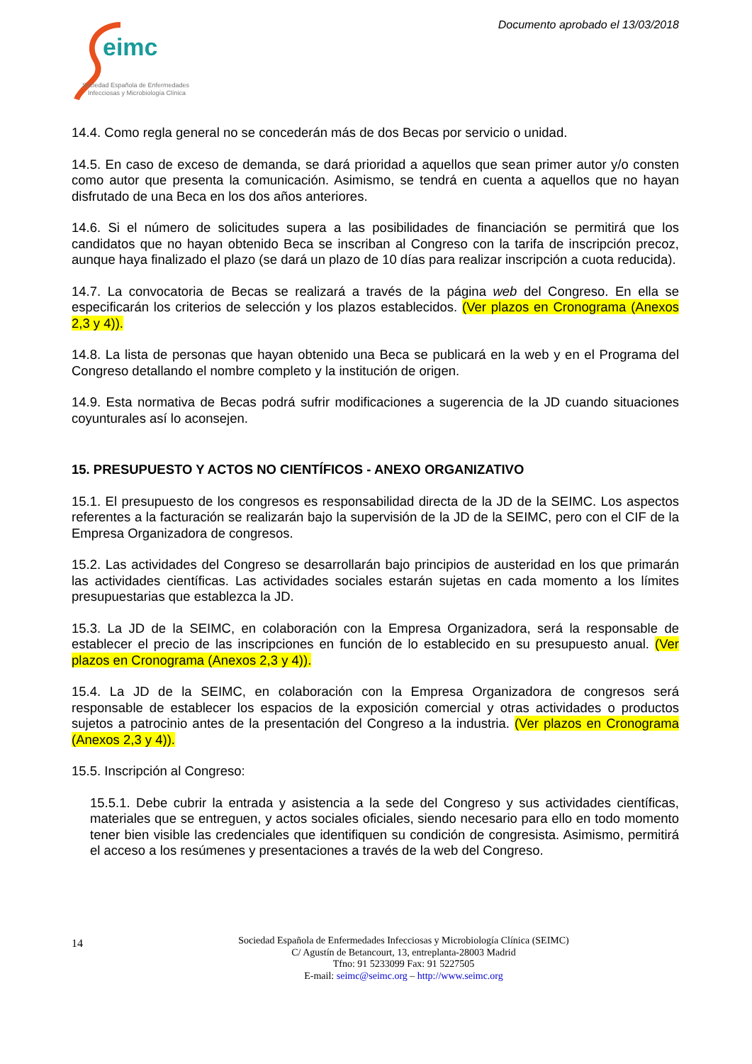eimc
Sociedad Española de Enfermedades
Infecciosas y Microbiología Clínica
Documento aprobado el 13/03/2018
14.4. Como regla general no se concederán más de dos Becas por servicio o unidad.
14.5. En caso de exceso de demanda, se dará prioridad a aquellos que sean primer autor y/o consten como autor que presenta la comunicación. Asimismo, se tendrá en cuenta a aquellos que no hayan disfrutado de una Beca en los dos años anteriores.
14.6. Si el número de solicitudes supera a las posibilidades de financiación se permitirá que los candidatos que no hayan obtenido Beca se inscriban al Congreso con la tarifa de inscripción precoz, aunque haya finalizado el plazo (se dará un plazo de 10 días para realizar inscripción a cuota reducida).
14.7. La convocatoria de Becas se realizará a través de la página web del Congreso. En ella se especificarán los criterios de selección y los plazos establecidos. (Ver plazos en Cronograma (Anexos 2,3 y 4)).
14.8. La lista de personas que hayan obtenido una Beca se publicará en la web y en el Programa del Congreso detallando el nombre completo y la institución de origen.
14.9. Esta normativa de Becas podrá sufrir modificaciones a sugerencia de la JD cuando situaciones coyunturales así lo aconsejen.
15. PRESUPUESTO Y ACTOS NO CIENTÍFICOS - ANEXO ORGANIZATIVO
15.1. El presupuesto de los congresos es responsabilidad directa de la JD de la SEIMC. Los aspectos referentes a la facturación se realizarán bajo la supervisión de la JD de la SEIMC, pero con el CIF de la Empresa Organizadora de congresos.
15.2. Las actividades del Congreso se desarrollarán bajo principios de austeridad en los que primarán las actividades científicas. Las actividades sociales estarán sujetas en cada momento a los límites presupuestarias que establezca la JD.
15.3. La JD de la SEIMC, en colaboración con la Empresa Organizadora, será la responsable de establecer el precio de las inscripciones en función de lo establecido en su presupuesto anual. (Ver plazos en Cronograma (Anexos 2,3 y 4)).
15.4. La JD de la SEIMC, en colaboración con la Empresa Organizadora de congresos será responsable de establecer los espacios de la exposición comercial y otras actividades o productos sujetos a patrocinio antes de la presentación del Congreso a la industria. (Ver plazos en Cronograma (Anexos 2,3 y 4)).
15.5. Inscripción al Congreso:
15.5.1. Debe cubrir la entrada y asistencia a la sede del Congreso y sus actividades científicas, materiales que se entreguen, y actos sociales oficiales, siendo necesario para ello en todo momento tener bien visible las credenciales que identifiquen su condición de congresista. Asimismo, permitirá el acceso a los resúmenes y presentaciones a través de la web del Congreso.
14
Sociedad Española de Enfermedades Infecciosas y Microbiología Clínica (SEIMC)
C/ Agustín de Betancourt, 13, entreplanta-28003 Madrid
Tfno: 91 5233099 Fax: 91 5227505
E-mail: seimc@seimc.org – http://www.seimc.org